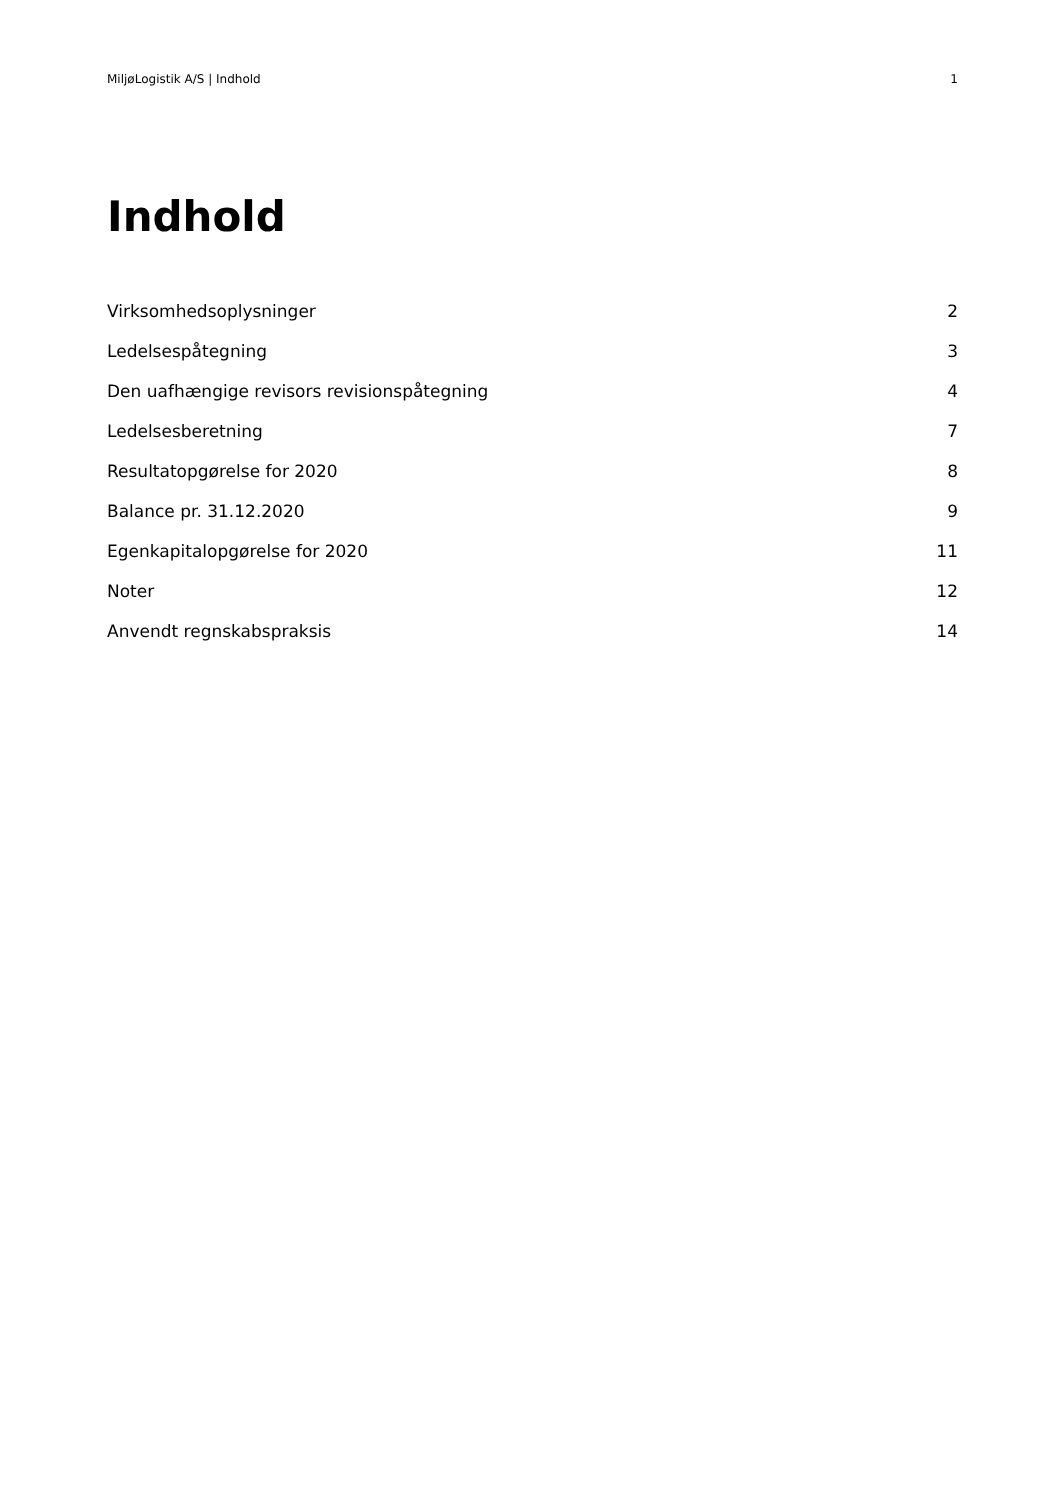MiljøLogistik A/S | Indhold 1
Indhold
Virksomhedsoplysninger 2
Ledelsespåtegning 3
Den uafhængige revisors revisionspåtegning 4
Ledelsesberetning 7
Resultatopgørelse for 2020 8
Balance pr. 31.12.2020 9
Egenkapitalopgørelse for 2020 11
Noter 12
Anvendt regnskabspraksis 14